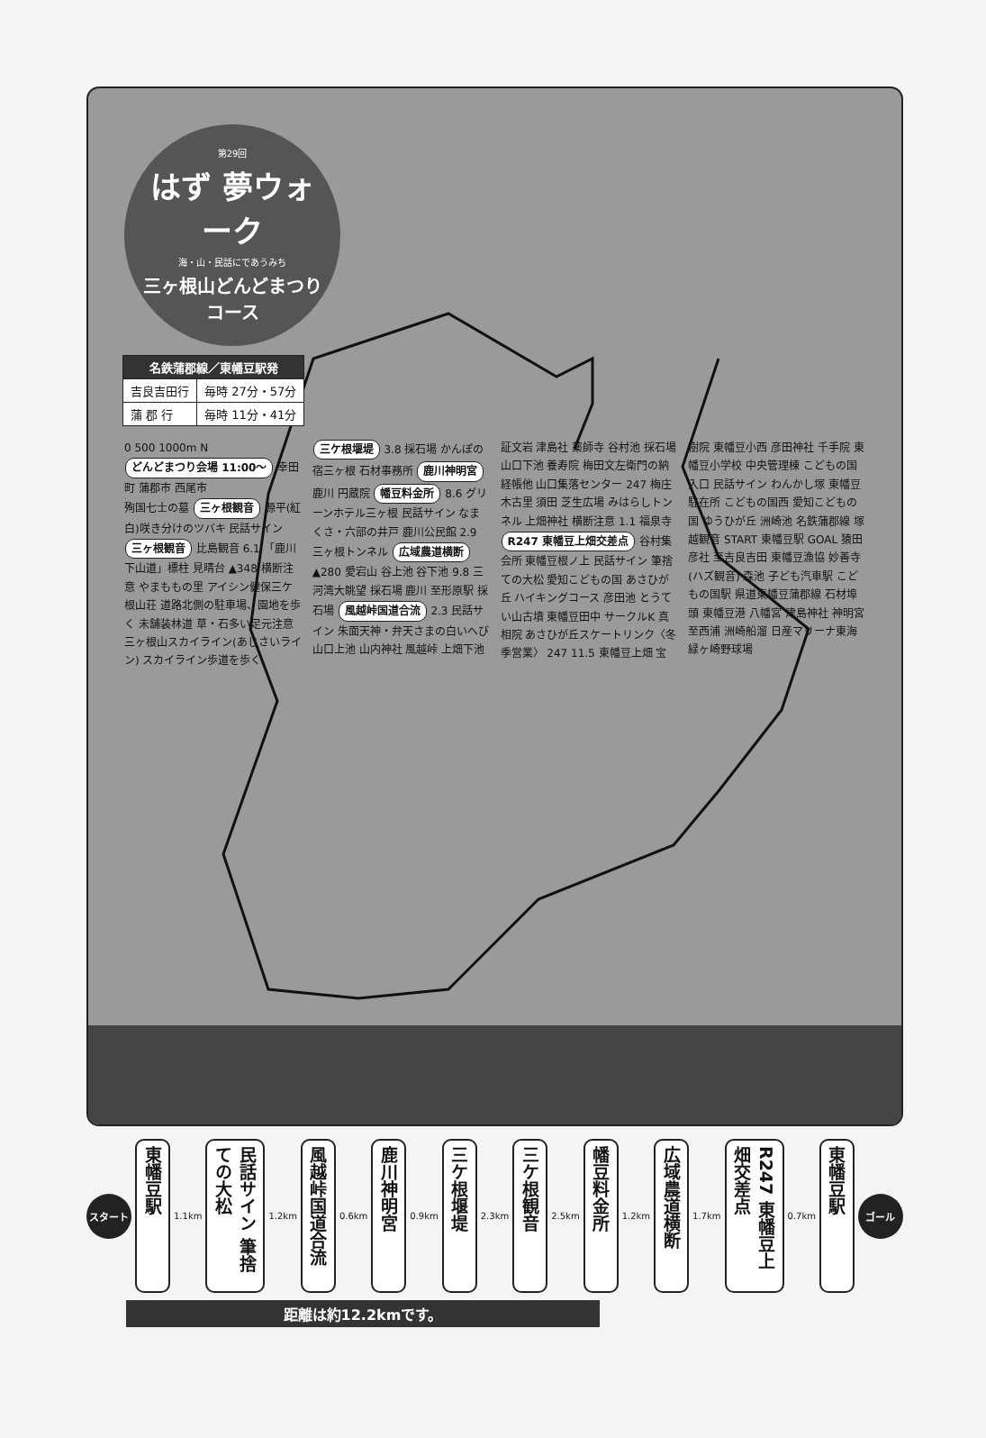第29回
はず 夢ウォーク
海・山・民話にであうみち
三ヶ根山どんどまつりコース
| 名鉄蒲郡線／東幡豆駅発 | |
| --- | --- |
| 吉良吉田行 | 毎時 27分・57分 |
| 蒲 郡 行 | 毎時 11分・41分 |
0 500 1000m N
どんどまつり会場 11:00〜 幸田町 蒲郡市 西尾市
殉国七士の墓 三ヶ根観音 源平(紅白)咲き分けのツバキ 民話サイン 三ヶ根観音 比島観音 6.1 「鹿川下山道」標柱 見晴台 ▲348 横断注意 やまももの里 アイシン健保三ケ根山荘 道路北側の駐車場、園地を歩く 未舗装林道 草・石多い足元注意 三ヶ根山スカイライン(あじさいライン) スカイライン歩道を歩く 三ケ根堰堤 3.8 採石場 かんぽの宿三ヶ根 石材事務所 鹿川神明宮 鹿川 円蔵院 幡豆料金所 8.6 グリーンホテル三ヶ根 民話サイン なまくさ・六部の井戸 鹿川公民館 2.9 三ヶ根トンネル 広域農道横断 ▲280 愛宕山 谷上池 谷下池 9.8 三河湾大眺望 採石場 鹿川 至形原駅 採石場 風越峠国道合流 2.3 民話サイン 朱面天神・弁天さまの白いへび 山口上池 山内神社 風越峠 上畑下池 証文岩 津島社 薬師寺 谷村池 採石場 山口下池 養寿院 梅田文左衛門の納経帳他 山口集落センター 247 梅庄 木古里 須田 芝生広場 みはらしトンネル 上畑神社 横断注意 1.1 福泉寺 R247 東幡豆上畑交差点 谷村集会所 東幡豆根ノ上 民話サイン 筆捨ての大松 愛知こどもの国 あさひが丘 ハイキングコース 彦田池 とうてい山古墳 東幡豆田中 サークルK 真相院 あさひが丘スケートリンク〈冬季営業〉 247 11.5 東幡豆上畑 宝樹院 東幡豆小西 彦田神社 千手院 東幡豆小学校 中央管理棟 こどもの国入口 民話サイン わんかし塚 東幡豆 駐在所 こどもの国西 愛知こどもの国 ゆうひが丘 洲崎池 名鉄蒲郡線 塚越観音 START 東幡豆駅 GOAL 猿田彦社 至吉良吉田 東幡豆漁協 妙善寺(ハズ観音) 森池 子ども汽車駅 こどもの国駅 県道東幡豆蒲郡線 石材埠頭 東幡豆港 八幡宮 津島神社 神明宮 至西浦 洲崎船溜 日産マリーナ東海 緑ヶ崎野球場
スタート
東幡豆駅
1.1km
民話サイン 筆捨ての大松
1.2km
風越峠国道合流
0.6km
鹿川神明宮
0.9km
三ケ根堰堤
2.3km
三ケ根観音
2.5km
幡豆料金所
1.2km
広域農道横断
1.7km
R247 東幡豆上畑交差点
0.7km
東幡豆駅
ゴール
距離は約12.2kmです。